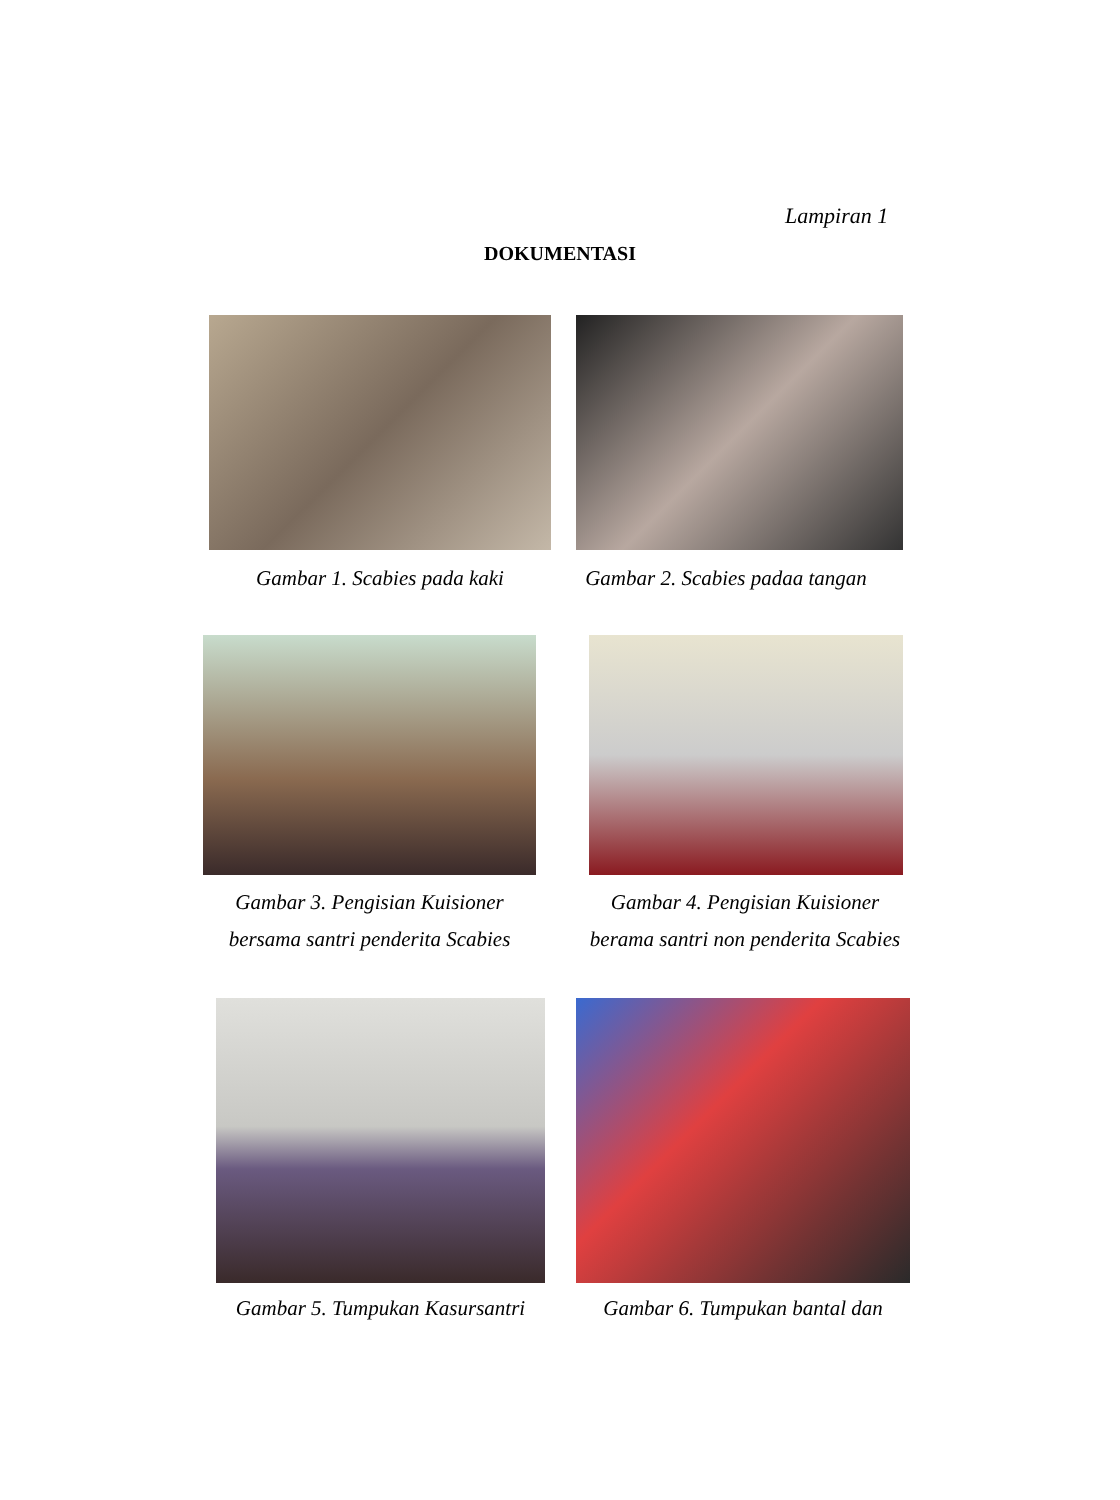Lampiran 1
DOKUMENTASI
Gambar 1. Scabies pada kaki
Gambar 2. Scabies padaa tangan
Gambar 3. Pengisian Kuisioner
bersama santri penderita Scabies
Gambar 4. Pengisian Kuisioner
berama santri non penderita Scabies
Gambar 5. Tumpukan Kasursantri
Gambar 6. Tumpukan bantal dan